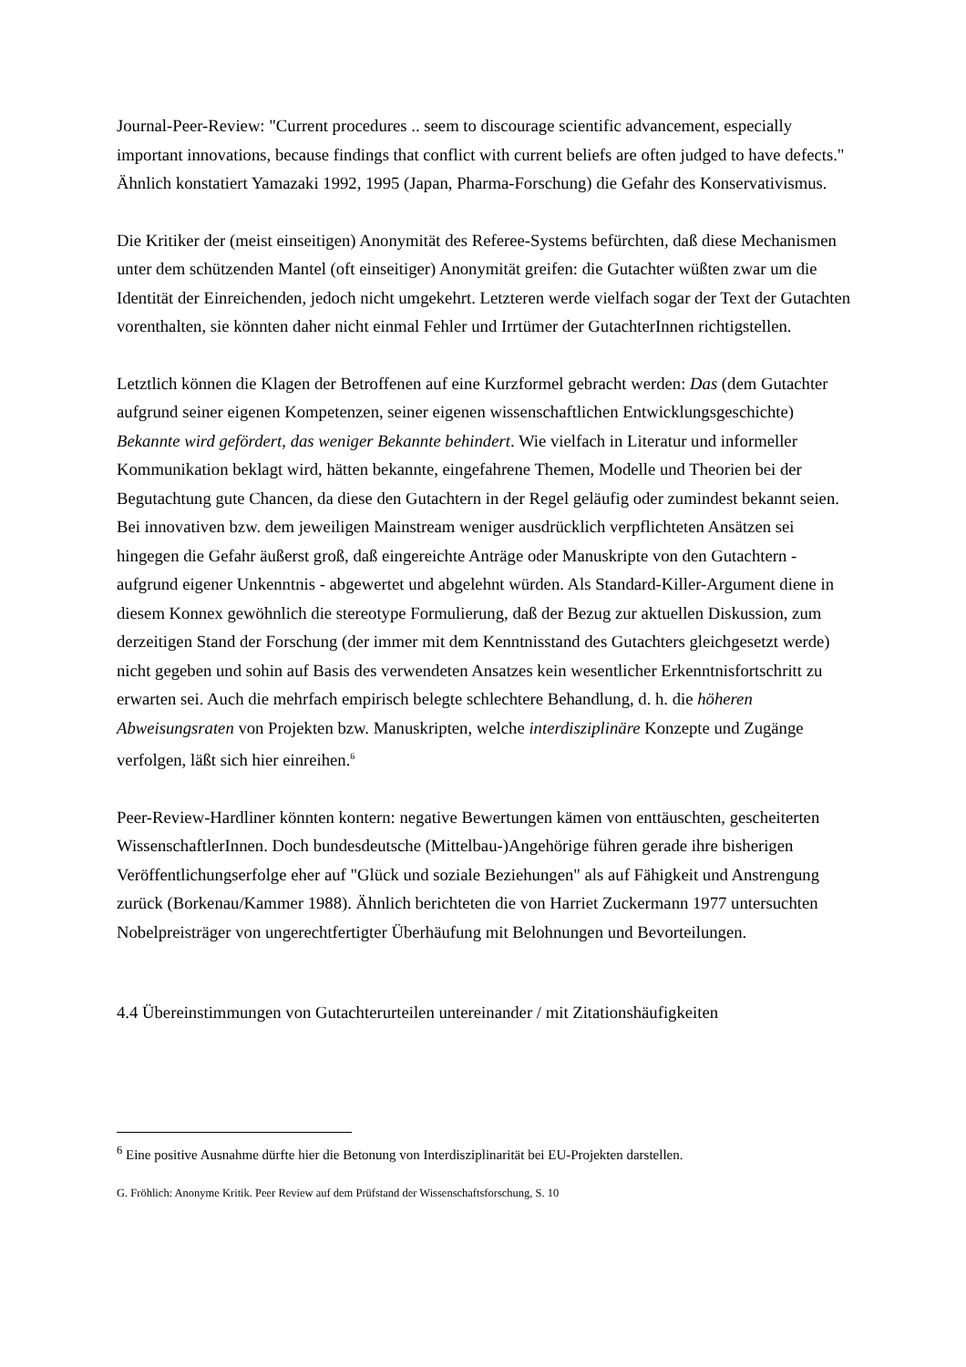Journal-Peer-Review: "Current procedures .. seem to discourage scientific advancement, especially important innovations, because findings that conflict with current beliefs are often judged to have defects." Ähnlich konstatiert Yamazaki 1992, 1995 (Japan, Pharma-Forschung) die Gefahr des Konservativismus.
Die Kritiker der (meist einseitigen) Anonymität des Referee-Systems befürchten, daß diese Mechanismen unter dem schützenden Mantel (oft einseitiger) Anonymität greifen: die Gutachter wüßten zwar um die Identität der Einreichenden, jedoch nicht umgekehrt. Letzteren werde vielfach sogar der Text der Gutachten vorenthalten, sie könnten daher nicht einmal Fehler und Irrtümer der GutachterInnen richtigstellen.
Letztlich können die Klagen der Betroffenen auf eine Kurzformel gebracht werden: Das (dem Gutachter aufgrund seiner eigenen Kompetenzen, seiner eigenen wissenschaftlichen Entwicklungsgeschichte) Bekannte wird gefördert, das weniger Bekannte behindert. Wie vielfach in Literatur und informeller Kommunikation beklagt wird, hätten bekannte, eingefahrene Themen, Modelle und Theorien bei der Begutachtung gute Chancen, da diese den Gutachtern in der Regel geläufig oder zumindest bekannt seien. Bei innovativen bzw. dem jeweiligen Mainstream weniger ausdrücklich verpflichteten Ansätzen sei hingegen die Gefahr äußerst groß, daß eingereichte Anträge oder Manuskripte von den Gutachtern - aufgrund eigener Unkenntnis - abgewertet und abgelehnt würden. Als Standard-Killer-Argument diene in diesem Konnex gewöhnlich die stereotype Formulierung, daß der Bezug zur aktuellen Diskussion, zum derzeitigen Stand der Forschung (der immer mit dem Kenntnisstand des Gutachters gleichgesetzt werde) nicht gegeben und sohin auf Basis des verwendeten Ansatzes kein wesentlicher Erkenntnisfortschritt zu erwarten sei. Auch die mehrfach empirisch belegte schlechtere Behandlung, d. h. die höheren Abweisungsraten von Projekten bzw. Manuskripten, welche interdisziplinäre Konzepte und Zugänge verfolgen, läßt sich hier einreihen.<sup>6</sup>
Peer-Review-Hardliner könnten kontern: negative Bewertungen kämen von enttäuschten, gescheiterten WissenschaftlerInnen. Doch bundesdeutsche (Mittelbau-)Angehörige führen gerade ihre bisherigen Veröffentlichungserfolge eher auf "Glück und soziale Beziehungen" als auf Fähigkeit und Anstrengung zurück (Borkenau/Kammer 1988). Ähnlich berichteten die von Harriet Zuckermann 1977 untersuchten Nobelpreisträger von ungerechtfertigter Überhäufung mit Belohnungen und Bevorteilungen.
4.4 Übereinstimmungen von Gutachterurteilen untereinander / mit Zitationshäufigkeiten
<sup>6</sup> Eine positive Ausnahme dürfte hier die Betonung von Interdisziplinarität bei EU-Projekten darstellen.
G. Fröhlich: Anonyme Kritik. Peer Review auf dem Prüfstand der Wissenschaftsforschung, S. 10